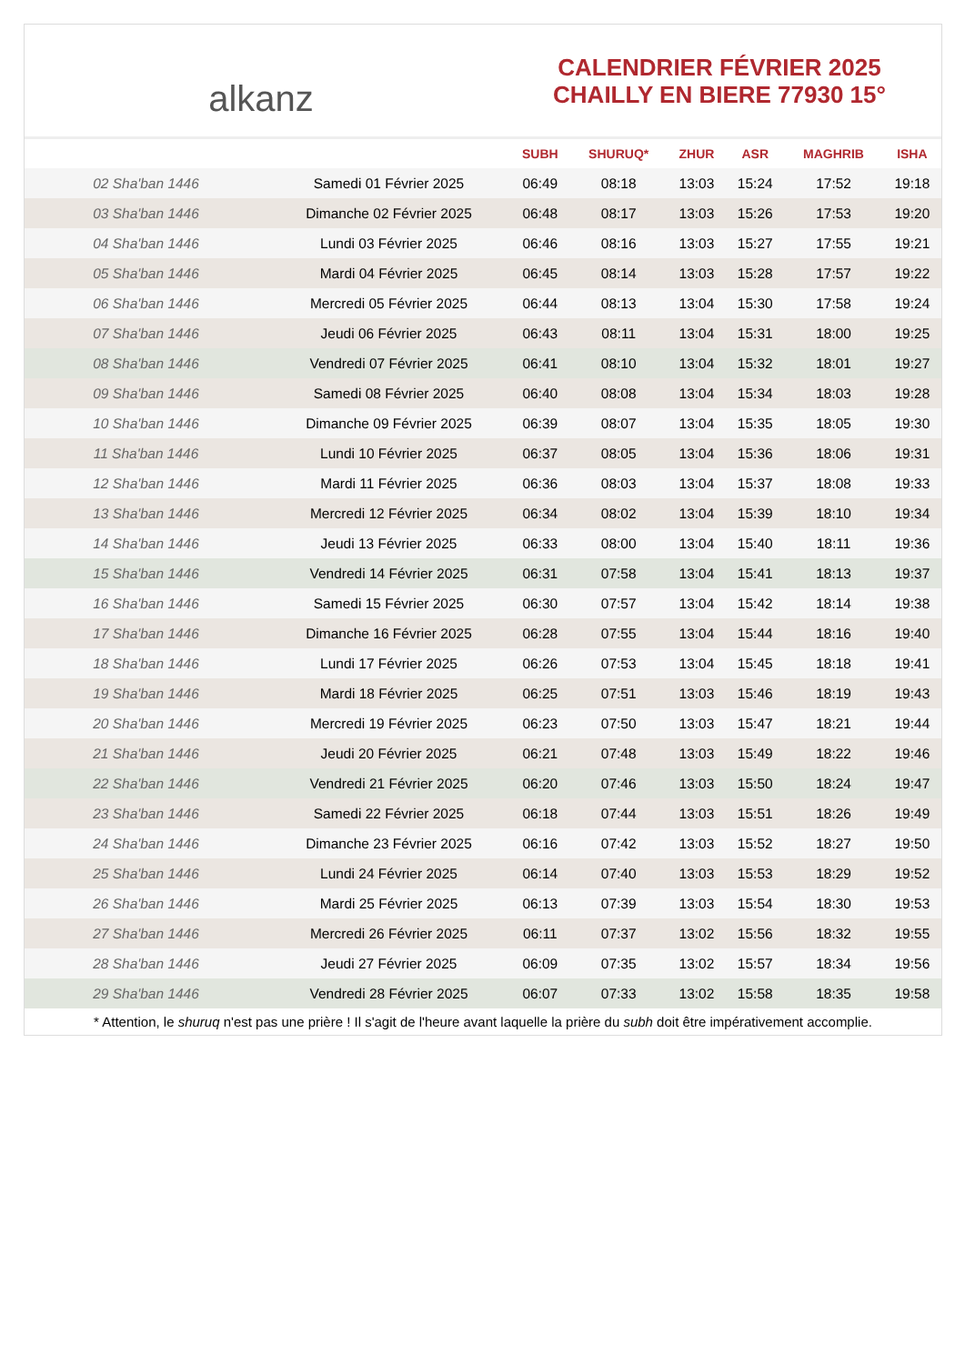alkanz
CALENDRIER FÉVRIER 2025
CHAILLY EN BIERE 77930 15°
| | | SUBH | SHURUQ* | ZHUR | ASR | MAGHRIB | ISHA |
| --- | --- | --- | --- | --- | --- | --- | --- |
| 02 Sha'ban 1446 | Samedi 01 Février 2025 | 06:49 | 08:18 | 13:03 | 15:24 | 17:52 | 19:18 |
| 03 Sha'ban 1446 | Dimanche 02 Février 2025 | 06:48 | 08:17 | 13:03 | 15:26 | 17:53 | 19:20 |
| 04 Sha'ban 1446 | Lundi 03 Février 2025 | 06:46 | 08:16 | 13:03 | 15:27 | 17:55 | 19:21 |
| 05 Sha'ban 1446 | Mardi 04 Février 2025 | 06:45 | 08:14 | 13:03 | 15:28 | 17:57 | 19:22 |
| 06 Sha'ban 1446 | Mercredi 05 Février 2025 | 06:44 | 08:13 | 13:04 | 15:30 | 17:58 | 19:24 |
| 07 Sha'ban 1446 | Jeudi 06 Février 2025 | 06:43 | 08:11 | 13:04 | 15:31 | 18:00 | 19:25 |
| 08 Sha'ban 1446 | Vendredi 07 Février 2025 | 06:41 | 08:10 | 13:04 | 15:32 | 18:01 | 19:27 |
| 09 Sha'ban 1446 | Samedi 08 Février 2025 | 06:40 | 08:08 | 13:04 | 15:34 | 18:03 | 19:28 |
| 10 Sha'ban 1446 | Dimanche 09 Février 2025 | 06:39 | 08:07 | 13:04 | 15:35 | 18:05 | 19:30 |
| 11 Sha'ban 1446 | Lundi 10 Février 2025 | 06:37 | 08:05 | 13:04 | 15:36 | 18:06 | 19:31 |
| 12 Sha'ban 1446 | Mardi 11 Février 2025 | 06:36 | 08:03 | 13:04 | 15:37 | 18:08 | 19:33 |
| 13 Sha'ban 1446 | Mercredi 12 Février 2025 | 06:34 | 08:02 | 13:04 | 15:39 | 18:10 | 19:34 |
| 14 Sha'ban 1446 | Jeudi 13 Février 2025 | 06:33 | 08:00 | 13:04 | 15:40 | 18:11 | 19:36 |
| 15 Sha'ban 1446 | Vendredi 14 Février 2025 | 06:31 | 07:58 | 13:04 | 15:41 | 18:13 | 19:37 |
| 16 Sha'ban 1446 | Samedi 15 Février 2025 | 06:30 | 07:57 | 13:04 | 15:42 | 18:14 | 19:38 |
| 17 Sha'ban 1446 | Dimanche 16 Février 2025 | 06:28 | 07:55 | 13:04 | 15:44 | 18:16 | 19:40 |
| 18 Sha'ban 1446 | Lundi 17 Février 2025 | 06:26 | 07:53 | 13:04 | 15:45 | 18:18 | 19:41 |
| 19 Sha'ban 1446 | Mardi 18 Février 2025 | 06:25 | 07:51 | 13:03 | 15:46 | 18:19 | 19:43 |
| 20 Sha'ban 1446 | Mercredi 19 Février 2025 | 06:23 | 07:50 | 13:03 | 15:47 | 18:21 | 19:44 |
| 21 Sha'ban 1446 | Jeudi 20 Février 2025 | 06:21 | 07:48 | 13:03 | 15:49 | 18:22 | 19:46 |
| 22 Sha'ban 1446 | Vendredi 21 Février 2025 | 06:20 | 07:46 | 13:03 | 15:50 | 18:24 | 19:47 |
| 23 Sha'ban 1446 | Samedi 22 Février 2025 | 06:18 | 07:44 | 13:03 | 15:51 | 18:26 | 19:49 |
| 24 Sha'ban 1446 | Dimanche 23 Février 2025 | 06:16 | 07:42 | 13:03 | 15:52 | 18:27 | 19:50 |
| 25 Sha'ban 1446 | Lundi 24 Février 2025 | 06:14 | 07:40 | 13:03 | 15:53 | 18:29 | 19:52 |
| 26 Sha'ban 1446 | Mardi 25 Février 2025 | 06:13 | 07:39 | 13:03 | 15:54 | 18:30 | 19:53 |
| 27 Sha'ban 1446 | Mercredi 26 Février 2025 | 06:11 | 07:37 | 13:02 | 15:56 | 18:32 | 19:55 |
| 28 Sha'ban 1446 | Jeudi 27 Février 2025 | 06:09 | 07:35 | 13:02 | 15:57 | 18:34 | 19:56 |
| 29 Sha'ban 1446 | Vendredi 28 Février 2025 | 06:07 | 07:33 | 13:02 | 15:58 | 18:35 | 19:58 |
* Attention, le shuruq n'est pas une prière ! Il s'agit de l'heure avant laquelle la prière du subh doit être impérativement accomplie.